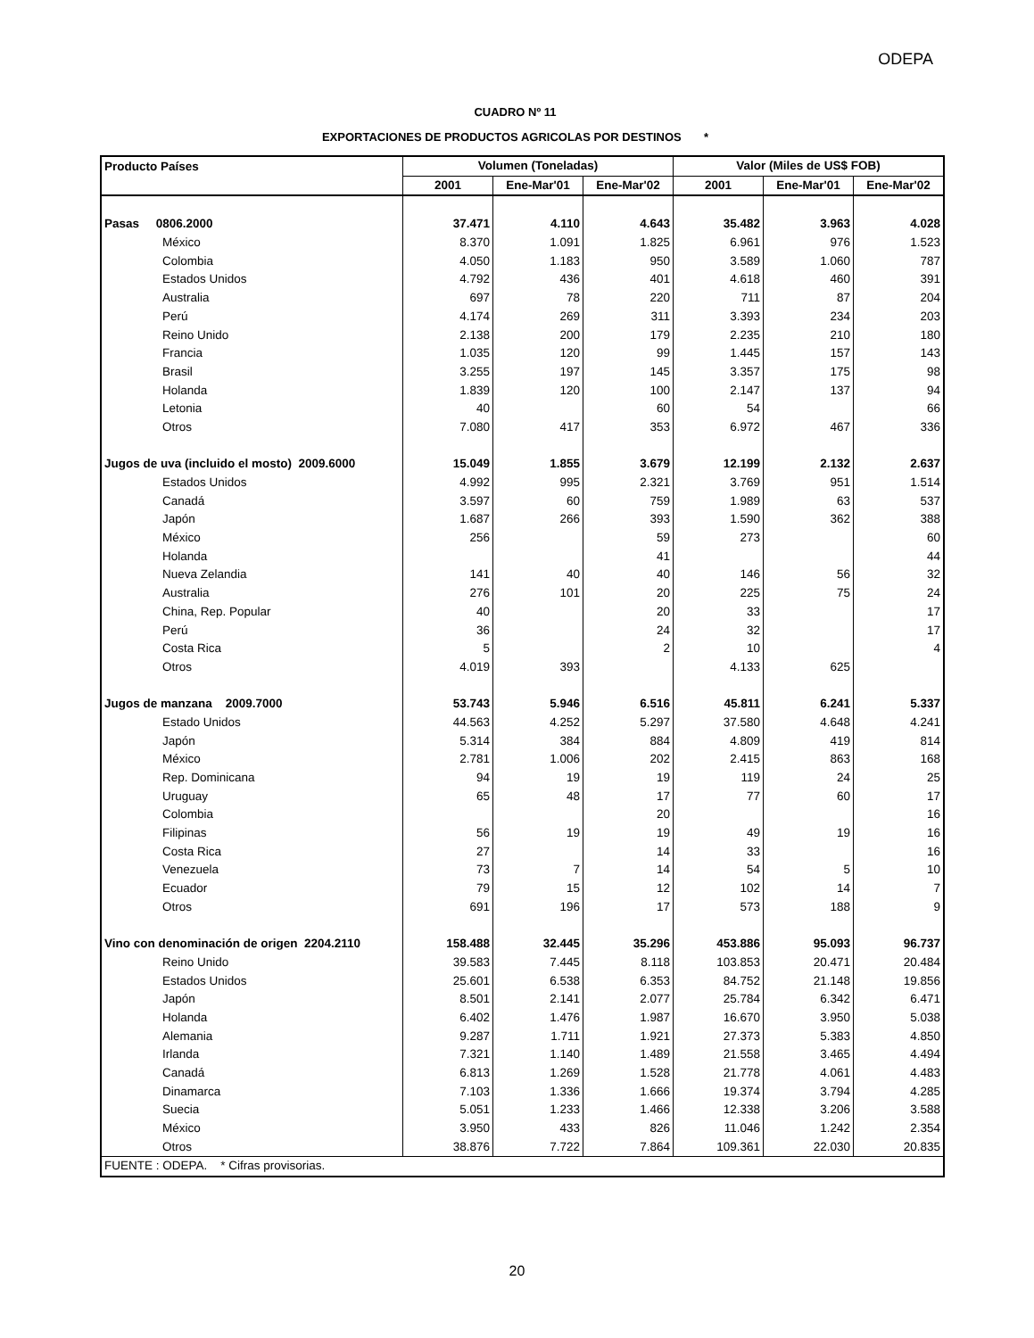ODEPA
CUADRO Nº 11
EXPORTACIONES DE PRODUCTOS AGRICOLAS POR DESTINOS *
| Producto Países | Volumen (Toneladas) | | | Valor (Miles de US$ FOB) | | |
| --- | --- | --- | --- | --- | --- | --- |
| | 2001 | Ene-Mar'01 | Ene-Mar'02 | 2001 | Ene-Mar'01 | Ene-Mar'02 |
| Pasas 0806.2000 | 37.471 | 4.110 | 4.643 | 35.482 | 3.963 | 4.028 |
| México | 8.370 | 1.091 | 1.825 | 6.961 | 976 | 1.523 |
| Colombia | 4.050 | 1.183 | 950 | 3.589 | 1.060 | 787 |
| Estados Unidos | 4.792 | 436 | 401 | 4.618 | 460 | 391 |
| Australia | 697 | 78 | 220 | 711 | 87 | 204 |
| Perú | 4.174 | 269 | 311 | 3.393 | 234 | 203 |
| Reino Unido | 2.138 | 200 | 179 | 2.235 | 210 | 180 |
| Francia | 1.035 | 120 | 99 | 1.445 | 157 | 143 |
| Brasil | 3.255 | 197 | 145 | 3.357 | 175 | 98 |
| Holanda | 1.839 | 120 | 100 | 2.147 | 137 | 94 |
| Letonia | 40 | | 60 | 54 | | 66 |
| Otros | 7.080 | 417 | 353 | 6.972 | 467 | 336 |
| Jugos de uva (incluido el mosto) 2009.6000 | 15.049 | 1.855 | 3.679 | 12.199 | 2.132 | 2.637 |
| Estados Unidos | 4.992 | 995 | 2.321 | 3.769 | 951 | 1.514 |
| Canadá | 3.597 | 60 | 759 | 1.989 | 63 | 537 |
| Japón | 1.687 | 266 | 393 | 1.590 | 362 | 388 |
| México | 256 | | 59 | 273 | | 60 |
| Holanda | | | 41 | | | 44 |
| Nueva Zelandia | 141 | 40 | 40 | 146 | 56 | 32 |
| Australia | 276 | 101 | 20 | 225 | 75 | 24 |
| China, Rep. Popular | 40 | | 20 | 33 | | 17 |
| Perú | 36 | | 24 | 32 | | 17 |
| Costa Rica | 5 | | 2 | 10 | | 4 |
| Otros | 4.019 | 393 | | 4.133 | 625 | |
| Jugos de manzana 2009.7000 | 53.743 | 5.946 | 6.516 | 45.811 | 6.241 | 5.337 |
| Estado Unidos | 44.563 | 4.252 | 5.297 | 37.580 | 4.648 | 4.241 |
| Japón | 5.314 | 384 | 884 | 4.809 | 419 | 814 |
| México | 2.781 | 1.006 | 202 | 2.415 | 863 | 168 |
| Rep. Dominicana | 94 | 19 | 19 | 119 | 24 | 25 |
| Uruguay | 65 | 48 | 17 | 77 | 60 | 17 |
| Colombia | | | 20 | | | 16 |
| Filipinas | 56 | 19 | 19 | 49 | 19 | 16 |
| Costa Rica | 27 | | 14 | 33 | | 16 |
| Venezuela | 73 | 7 | 14 | 54 | 5 | 10 |
| Ecuador | 79 | 15 | 12 | 102 | 14 | 7 |
| Otros | 691 | 196 | 17 | 573 | 188 | 9 |
| Vino con denominación de origen 2204.2110 | 158.488 | 32.445 | 35.296 | 453.886 | 95.093 | 96.737 |
| Reino Unido | 39.583 | 7.445 | 8.118 | 103.853 | 20.471 | 20.484 |
| Estados Unidos | 25.601 | 6.538 | 6.353 | 84.752 | 21.148 | 19.856 |
| Japón | 8.501 | 2.141 | 2.077 | 25.784 | 6.342 | 6.471 |
| Holanda | 6.402 | 1.476 | 1.987 | 16.670 | 3.950 | 5.038 |
| Alemania | 9.287 | 1.711 | 1.921 | 27.373 | 5.383 | 4.850 |
| Irlanda | 7.321 | 1.140 | 1.489 | 21.558 | 3.465 | 4.494 |
| Canadá | 6.813 | 1.269 | 1.528 | 21.778 | 4.061 | 4.483 |
| Dinamarca | 7.103 | 1.336 | 1.666 | 19.374 | 3.794 | 4.285 |
| Suecia | 5.051 | 1.233 | 1.466 | 12.338 | 3.206 | 3.588 |
| México | 3.950 | 433 | 826 | 11.046 | 1.242 | 2.354 |
| Otros | 38.876 | 7.722 | 7.864 | 109.361 | 22.030 | 20.835 |
| FUENTE : ODEPA. * Cifras provisorias. | | | | | | |
20